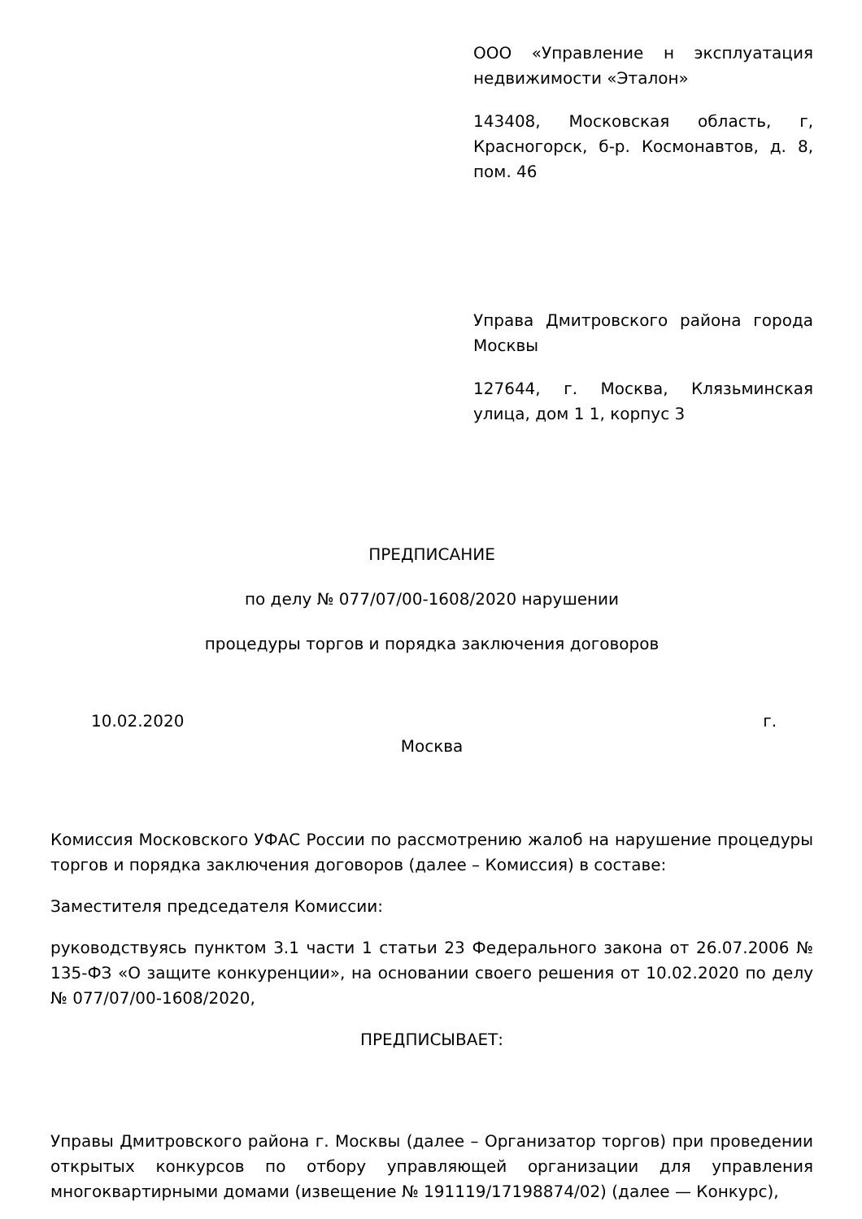ООО «Управление н эксплуатация недвижимости «Эталон»
143408, Московская область, г, Красногорск, б-р. Космонавтов, д. 8, пом. 46
Управа Дмитровского района города Москвы
127644, г. Москва, Клязьминская улица, дом 1 1, корпус 3
ПРЕДПИСАНИЕ
по делу № 077/07/00-1608/2020 нарушении
процедуры торгов и порядка заключения договоров
10.02.2020 г.
Москва
Комиссия Московского УФАС России по рассмотрению жалоб на нарушение процедуры торгов и порядка заключения договоров (далее – Комиссия) в составе:
Заместителя председателя Комиссии:
руководствуясь пунктом 3.1 части 1 статьи 23 Федерального закона от 26.07.2006 № 135-ФЗ «О защите конкуренции», на основании своего решения от 10.02.2020 по делу № 077/07/00-1608/2020,
ПРЕДПИСЫВАЕТ:
Управы Дмитровского района г. Москвы (далее – Организатор торгов) при проведении открытых конкурсов по отбору управляющей организации для управления многоквартирными домами (извещение № 191119/17198874/02) (далее — Конкурс),